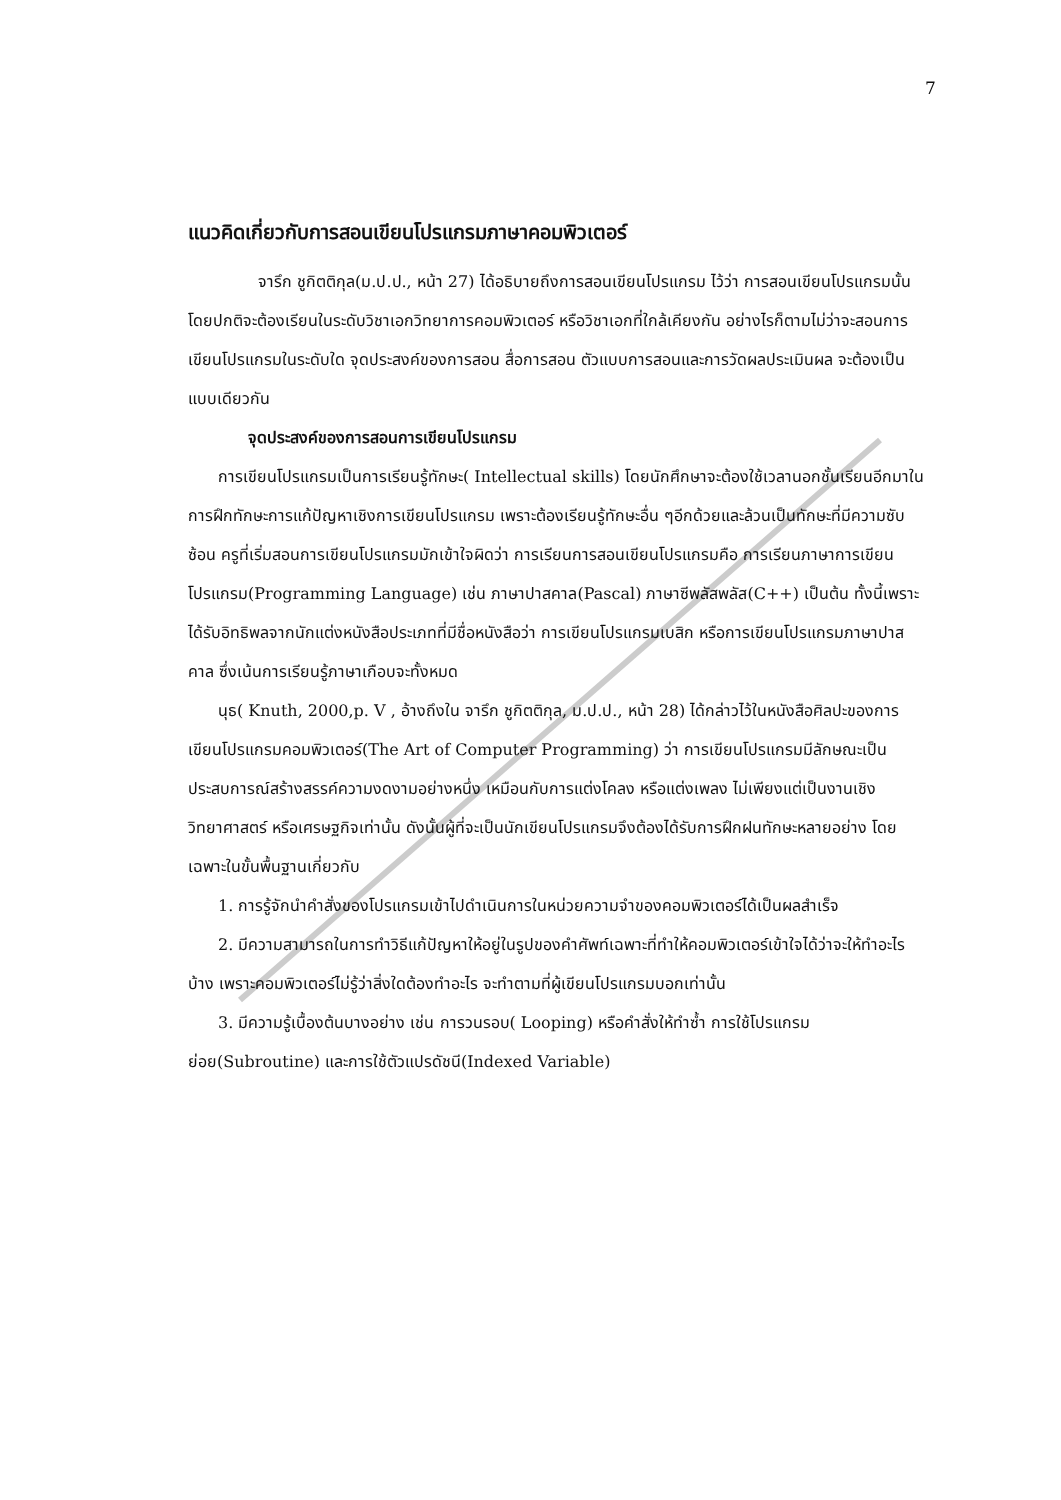7
แนวคิดเกี่ยวกับการสอนเขียนโปรแกรมภาษาคอมพิวเตอร์
จารึก ชูกิตติกุล(ม.ป.ป., หน้า 27) ได้อธิบายถึงการสอนเขียนโปรแกรม ไว้ว่า การสอนเขียนโปรแกรมนั้นโดยปกติจะต้องเรียนในระดับวิชาเอกวิทยาการคอมพิวเตอร์ หรือวิชาเอกที่ใกล้เคียงกัน อย่างไรก็ตามไม่ว่าจะสอนการเขียนโปรแกรมในระดับใด จุดประสงค์ของการสอน สื่อการสอน ตัวแบบการสอนและการวัดผลประเมินผล จะต้องเป็นแบบเดียวกัน
จุดประสงค์ของการสอนการเขียนโปรแกรม
การเขียนโปรแกรมเป็นการเรียนรู้ทักษะ( Intellectual skills) โดยนักศึกษาจะต้องใช้เวลานอกชั้นเรียนอีกมาในการฝึกทักษะการแก้ปัญหาเชิงการเขียนโปรแกรม เพราะต้องเรียนรู้ทักษะอื่น ๆอีกด้วยและล้วนเป็นทักษะที่มีความซับซ้อน ครูที่เริ่มสอนการเขียนโปรแกรมมักเข้าใจผิดว่า การเรียนการสอนเขียนโปรแกรมคือ การเรียนภาษาการเขียนโปรแกรม(Programming Language) เช่น ภาษาปาสคาล(Pascal) ภาษาซีพลัสพลัส(C++) เป็นต้น ทั้งนี้เพราะได้รับอิทธิพลจากนักแต่งหนังสือประเภทที่มีชื่อหนังสือว่า การเขียนโปรแกรมเบสิก หรือการเขียนโปรแกรมภาษาปาสคาล ซึ่งเน้นการเรียนรู้ภาษาเกือบจะทั้งหมด
นุธ( Knuth, 2000,p. V , อ้างถึงใน จารึก ชูกิตติกุล, ม.ป.ป., หน้า 28) ได้กล่าวไว้ในหนังสือศิลปะของการเขียนโปรแกรมคอมพิวเตอร์(The Art of Computer Programming) ว่า การเขียนโปรแกรมมีลักษณะเป็นประสบการณ์สร้างสรรค์ความงดงามอย่างหนึ่ง เหมือนกับการแต่งโคลง หรือแต่งเพลง ไม่เพียงแต่เป็นงานเชิงวิทยาศาสตร์ หรือเศรษฐกิจเท่านั้น ดังนั้นผู้ที่จะเป็นนักเขียนโปรแกรมจึงต้องได้รับการฝึกฝนทักษะหลายอย่าง โดยเฉพาะในขั้นพื้นฐานเกี่ยวกับ
1. การรู้จักนำคำสั่งของโปรแกรมเข้าไปดำเนินการในหน่วยความจำของคอมพิวเตอร์ได้เป็นผลสำเร็จ
2. มีความสามารถในการทำวิธีแก้ปัญหาให้อยู่ในรูปของคำศัพท์เฉพาะที่ทำให้คอมพิวเตอร์เข้าใจได้ว่าจะให้ทำอะไรบ้าง เพราะคอมพิวเตอร์ไม่รู้ว่าสิ่งใดต้องทำอะไร จะทำตามที่ผู้เขียนโปรแกรมบอกเท่านั้น
3. มีความรู้เบื้องต้นบางอย่าง เช่น การวนรอบ( Looping) หรือคำสั่งให้ทำซ้ำ การใช้โปรแกรมย่อย(Subroutine) และการใช้ตัวแปรดัชนี(Indexed Variable)